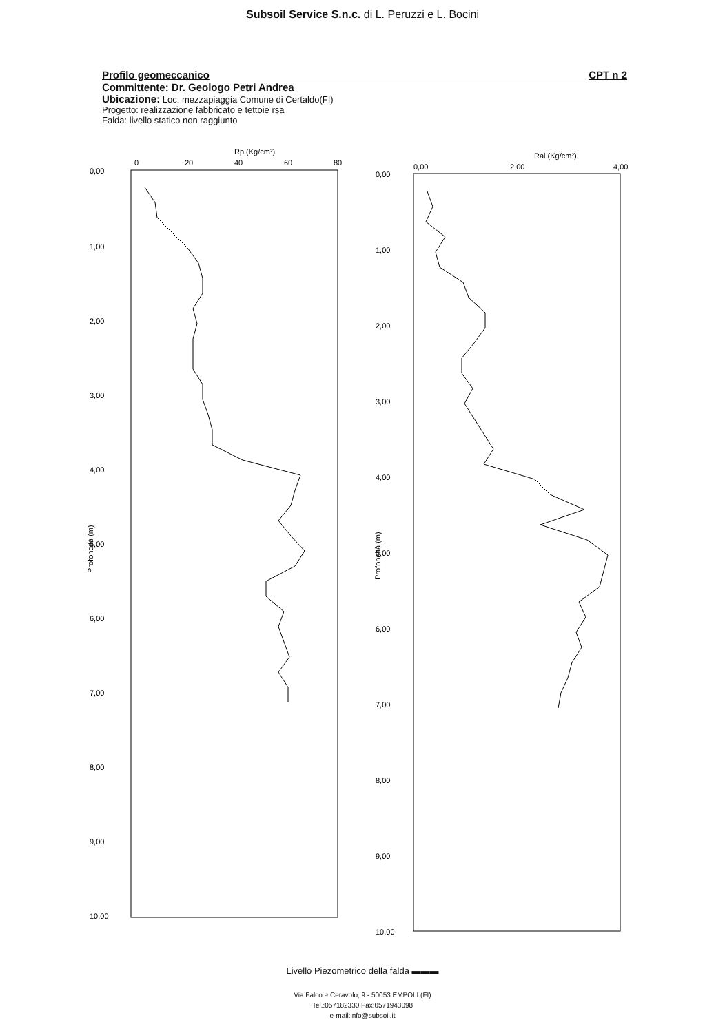Subsoil Service S.n.c. di L. Peruzzi e L. Bocini
Profilo geomeccanico CPT n 2
Committente: Dr. Geologo Petri Andrea
Ubicazione: Loc. mezzapiaggia Comune di Certaldo(FI)
Progetto: realizzazione fabbricato e tettoie rsa
Falda: livello statico non raggiunto
Rp (Kg/cm²)
0
20
40
60
80
0,00
1,00
2,00
3,00
4,00
5,00
6,00
7,00
8,00
9,00
10,00
Profondità (m)
Ral (Kg/cm²)
0,00
2,00
4,00
0,00
1,00
2,00
3,00
4,00
5,00
6,00
7,00
8,00
9,00
10,00
Profondità (m)
Livello Piezometrico della falda ▬▬▬
Via Falco e Ceravolo, 9 - 50053 EMPOLI (FI)
Tel.:057182330 Fax:0571943098
e-mail:info@subsoil.it